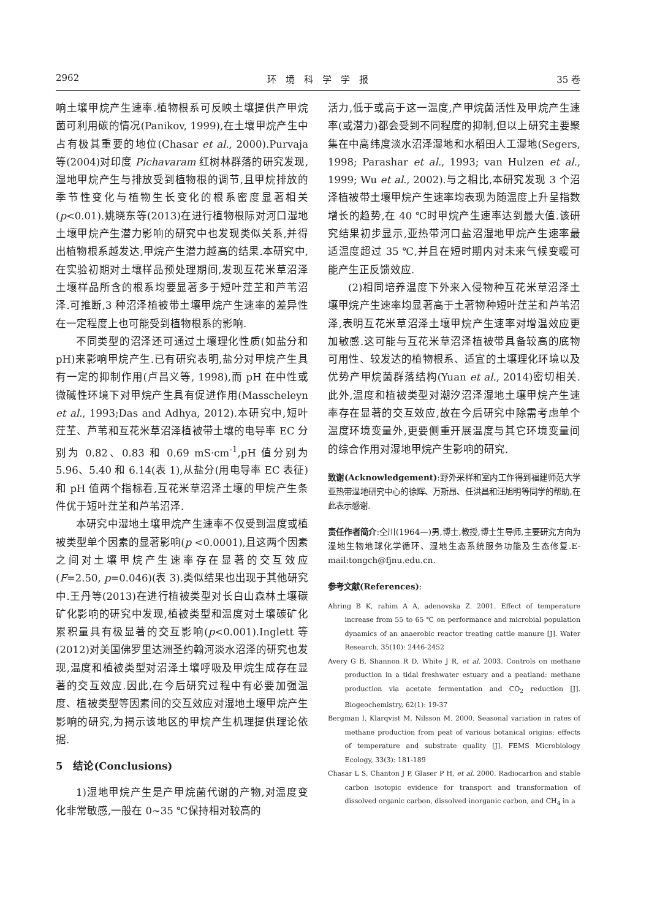2962 环　境　科　学　学　报 35 卷
响土壤甲烷产生速率.植物根系可反映土壤提供产甲烷菌可利用碳的情况(Panikov, 1999),在土壤甲烷产生中占有极其重要的地位(Chasar et al., 2000).Purvaja 等(2004)对印度 Pichavaram 红树林群落的研究发现,湿地甲烷产生与排放受到植物根的调节,且甲烷排放的季节性变化与植物生长变化的根系密度显著相关(p<0.01).姚晓东等(2013)在进行植物根际对河口湿地土壤甲烷产生潜力影响的研究中也发现类似关系,并得出植物根系越发达,甲烷产生潜力越高的结果.本研究中,在实验初期对土壤样品预处理期间,发现互花米草沼泽土壤样品所含的根系均要显著多于短叶茳芏和芦苇沼泽.可推断,3 种沼泽植被带土壤甲烷产生速率的差异性在一定程度上也可能受到植物根系的影响.
不同类型的沼泽还可通过土壤理化性质(如盐分和 pH)来影响甲烷产生.已有研究表明,盐分对甲烷产生具有一定的抑制作用(卢昌义等, 1998),而 pH 在中性或微碱性环境下对甲烷产生具有促进作用(Masscheleyn et al., 1993;Das and Adhya, 2012).本研究中,短叶茳芏、芦苇和互花米草沼泽植被带土壤的电导率 EC 分别为 0.82、0.83 和 0.69 mS·cm<sup>-1</sup>,pH 值分别为 5.96、5.40 和 6.14(表 1),从盐分(用电导率 EC 表征)和 pH 值两个指标看,互花米草沼泽土壤的甲烷产生条件优于短叶茳芏和芦苇沼泽.
本研究中湿地土壤甲烷产生速率不仅受到温度或植被类型单个因素的显著影响(p <0.0001),且这两个因素之间对土壤甲烷产生速率存在显著的交互效应(F=2.50, p=0.046)(表 3).类似结果也出现于其他研究中.王丹等(2013)在进行植被类型对长白山森林土壤碳矿化影响的研究中发现,植被类型和温度对土壤碳矿化累积量具有极显著的交互影响(p<0.001).Inglett 等(2012)对美国佛罗里达洲圣约翰河淡水沼泽的研究也发现,温度和植被类型对沼泽土壤呼吸及甲烷生成存在显著的交互效应.因此,在今后研究过程中有必要加强温度、植被类型等因素间的交互效应对湿地土壤甲烷产生影响的研究,为揭示该地区的甲烷产生机理提供理论依据.
5　结论(Conclusions)
1)湿地甲烷产生是产甲烷菌代谢的产物,对温度变化非常敏感,一般在 0~35 ℃保持相对较高的
活力,低于或高于这一温度,产甲烷菌活性及甲烷产生速率(或潜力)都会受到不同程度的抑制,但以上研究主要聚集在中高纬度淡水沼泽湿地和水稻田人工湿地(Segers, 1998; Parashar et al., 1993; van Hulzen et al., 1999; Wu et al., 2002).与之相比,本研究发现 3 个沼泽植被带土壤甲烷产生速率均表现为随温度上升呈指数增长的趋势,在 40 ℃时甲烷产生速率达到最大值.该研究结果初步显示,亚热带河口盐沼湿地甲烷产生速率最适温度超过 35 ℃,并且在短时期内对未来气候变暖可能产生正反馈效应.
(2)相同培养温度下外来入侵物种互花米草沼泽土壤甲烷产生速率均显著高于土著物种短叶茳芏和芦苇沼泽,表明互花米草沼泽土壤甲烷产生速率对增温效应更加敏感.这可能与互花米草沼泽植被带具备较高的底物可用性、较发达的植物根系、适宜的土壤理化环境以及优势产甲烷菌群落结构(Yuan et al., 2014)密切相关.此外,温度和植被类型对潮汐沼泽湿地土壤甲烷产生速率存在显著的交互效应,故在今后研究中除需考虑单个温度环境变量外,更要侧重开展温度与其它环境变量间的综合作用对湿地甲烷产生影响的研究.
致谢(Acknowledgement):野外采样和室内工作得到福建师范大学亚热带湿地研究中心的徐辉、万斯昂、任洪昌和汪旭明等同学的帮助,在此表示感谢.
责任作者简介:仝川(1964—)男,博士,教授,博士生导师,主要研究方向为湿地生物地球化学循环、湿地生态系统服务功能及生态修复.E-mail:tongch@fjnu.edu.cn.
参考文献(References):
Ahring B K, rahim A A, adenovska Z. 2001. Effect of temperature increase from 55 to 65 ℃ on performance and microbial population dynamics of an anaerobic reactor treating cattle manure [J]. Water Research, 35(10): 2446-2452
Avery G B, Shannon R D, White J R, et al. 2003. Controls on methane production in a tidal freshwater estuary and a peatland: methane production via acetate fermentation and CO<sub>2</sub> reduction [J]. Biogeochemistry, 62(1): 19-37
Bergman I, Klarqvist M, Nilsson M. 2000. Seasonal variation in rates of methane production from peat of various botanical origins: effects of temperature and substrate quality [J]. FEMS Microbiology Ecology, 33(3): 181-189
Chasar L S, Chanton J P, Glaser P H, et al. 2000. Radiocarbon and stable carbon isotopic evidence for transport and transformation of dissolved organic carbon, dissolved inorganic carbon, and CH<sub>4</sub> in a